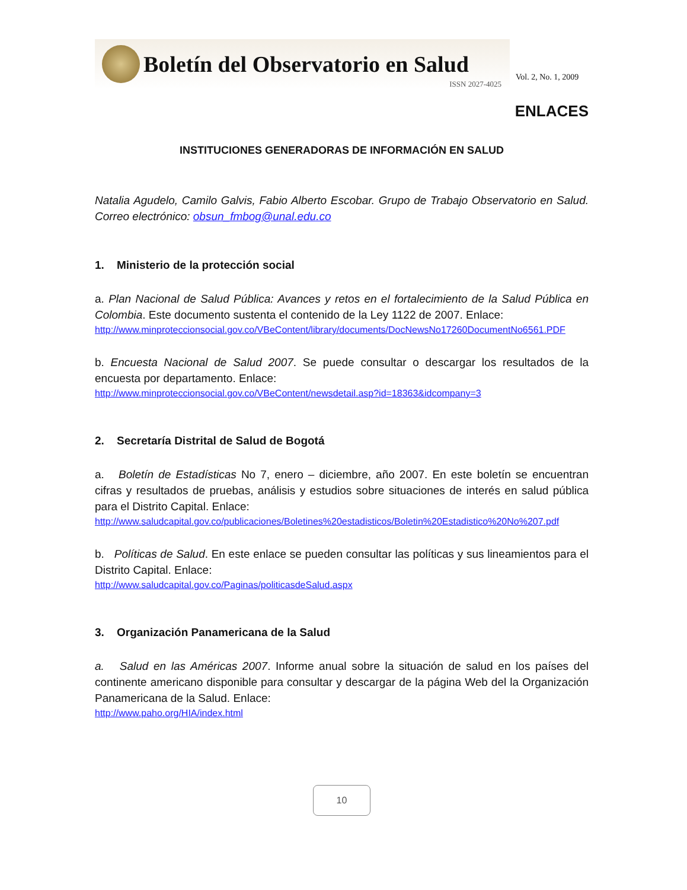Boletín del Observatorio en Salud
ISSN 2027-4025
Vol. 2, No. 1, 2009
ENLACES
INSTITUCIONES GENERADORAS DE INFORMACIÓN EN SALUD
Natalia Agudelo, Camilo Galvis, Fabio Alberto Escobar. Grupo de Trabajo Observatorio en Salud. Correo electrónico: obsun_fmbog@unal.edu.co
1. Ministerio de la protección social
a. Plan Nacional de Salud Pública: Avances y retos en el fortalecimiento de la Salud Pública en Colombia. Este documento sustenta el contenido de la Ley 1122 de 2007. Enlace:
http://www.minproteccionsocial.gov.co/VBeContent/library/documents/DocNewsNo17260DocumentNo6561.PDF
b. Encuesta Nacional de Salud 2007. Se puede consultar o descargar los resultados de la encuesta por departamento. Enlace:
http://www.minproteccionsocial.gov.co/VBeContent/newsdetail.asp?id=18363&idcompany=3
2. Secretaría Distrital de Salud de Bogotá
a. Boletín de Estadísticas No 7, enero – diciembre, año 2007. En este boletín se encuentran cifras y resultados de pruebas, análisis y estudios sobre situaciones de interés en salud pública para el Distrito Capital. Enlace:
http://www.saludcapital.gov.co/publicaciones/Boletines%20estadisticos/Boletin%20Estadistico%20No%207.pdf
b. Políticas de Salud. En este enlace se pueden consultar las políticas y sus lineamientos para el Distrito Capital. Enlace:
http://www.saludcapital.gov.co/Paginas/politicasdeSalud.aspx
3. Organización Panamericana de la Salud
a. Salud en las Américas 2007. Informe anual sobre la situación de salud en los países del continente americano disponible para consultar y descargar de la página Web del la Organización Panamericana de la Salud. Enlace:
http://www.paho.org/HIA/index.html
10